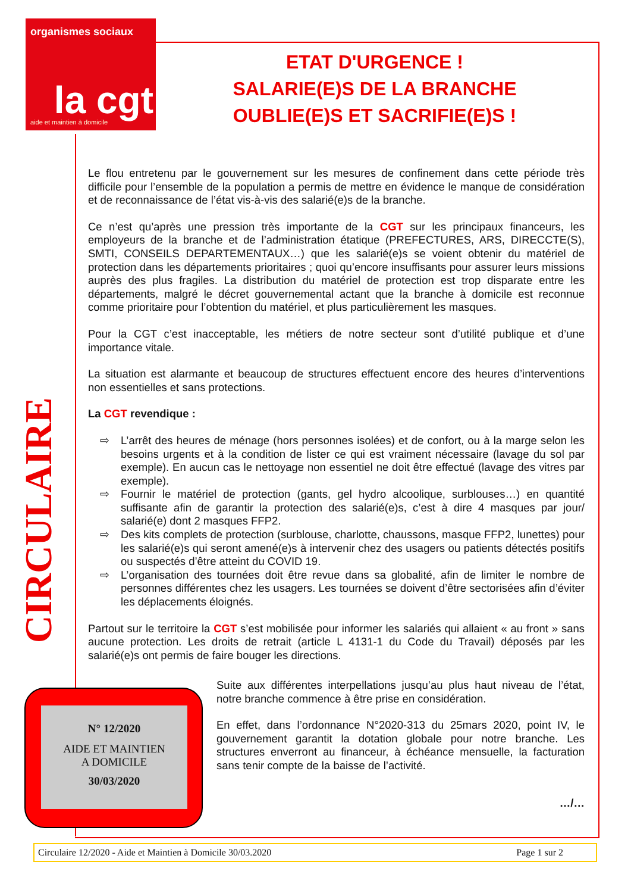organismes sociaux
la cgt aide et maintien à domicile
ETAT D'URGENCE !
SALARIE(E)S DE LA BRANCHE
OUBLIE(E)S ET SACRIFIE(E)S !
CIRCULAIRE
Le flou entretenu par le gouvernement sur les mesures de confinement dans cette période très difficile pour l’ensemble de la population a permis de mettre en évidence le manque de considération et de reconnaissance de l’état vis-à-vis des salarié(e)s de la branche.
Ce n’est qu’après une pression très importante de la CGT sur les principaux financeurs, les employeurs de la branche et de l’administration étatique (PREFECTURES, ARS, DIRECCTE(S), SMTI, CONSEILS DEPARTEMENTAUX…) que les salarié(e)s se voient obtenir du matériel de protection dans les départements prioritaires ; quoi qu’encore insuffisants pour assurer leurs missions auprès des plus fragiles. La distribution du matériel de protection est trop disparate entre les départements, malgré le décret gouvernemental actant que la branche à domicile est reconnue comme prioritaire pour l’obtention du matériel, et plus particulièrement les masques.
Pour la CGT c’est inacceptable, les métiers de notre secteur sont d’utilité publique et d’une importance vitale.
La situation est alarmante et beaucoup de structures effectuent encore des heures d’interventions non essentielles et sans protections.
La CGT revendique :
⇨ L’arrêt des heures de ménage (hors personnes isolées) et de confort, ou à la marge selon les besoins urgents et à la condition de lister ce qui est vraiment nécessaire (lavage du sol par exemple). En aucun cas le nettoyage non essentiel ne doit être effectué (lavage des vitres par exemple).
⇨ Fournir le matériel de protection (gants, gel hydro alcoolique, surblouses…) en quantité suffisante afin de garantir la protection des salarié(e)s, c’est à dire 4 masques par jour/ salarié(e) dont 2 masques FFP2.
⇨ Des kits complets de protection (surblouse, charlotte, chaussons, masque FFP2, lunettes) pour les salarié(e)s qui seront amené(e)s à intervenir chez des usagers ou patients détectés positifs ou suspectés d’être atteint du COVID 19.
⇨ L’organisation des tournées doit être revue dans sa globalité, afin de limiter le nombre de personnes différentes chez les usagers. Les tournées se doivent d’être sectorisées afin d’éviter les déplacements éloignés.
Partout sur le territoire la CGT s’est mobilisée pour informer les salariés qui allaient « au front » sans aucune protection. Les droits de retrait (article L 4131-1 du Code du Travail) déposés par les salarié(e)s ont permis de faire bouger les directions.
N° 12/2020
AIDE ET MAINTIEN
A DOMICILE
30/03/2020
Suite aux différentes interpellations jusqu’au plus haut niveau de l’état, notre branche commence à être prise en considération.
En effet, dans l’ordonnance N°2020-313 du 25mars 2020, point IV, le gouvernement garantit la dotation globale pour notre branche. Les structures enverront au financeur, à échéance mensuelle, la facturation sans tenir compte de la baisse de l’activité.
…/…
Circulaire 12/2020 - Aide et Maintien à Domicile 30/03.2020 Page 1 sur 2